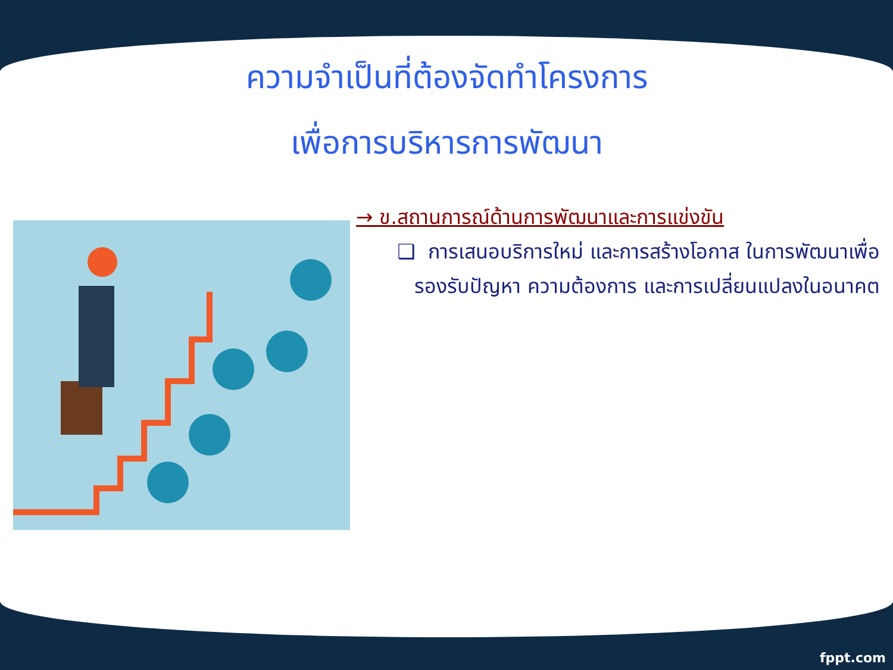ความจำเป็นที่ต้องจัดทำโครงการ
เพื่อการบริหารการพัฒนา
→ ข.สถานการณ์ด้านการพัฒนาและการแข่งขัน
❑ การเสนอบริการใหม่ และการสร้างโอกาส ในการพัฒนาเพื่อรองรับปัญหา ความต้องการ และการเปลี่ยนแปลงในอนาคต
fppt.com